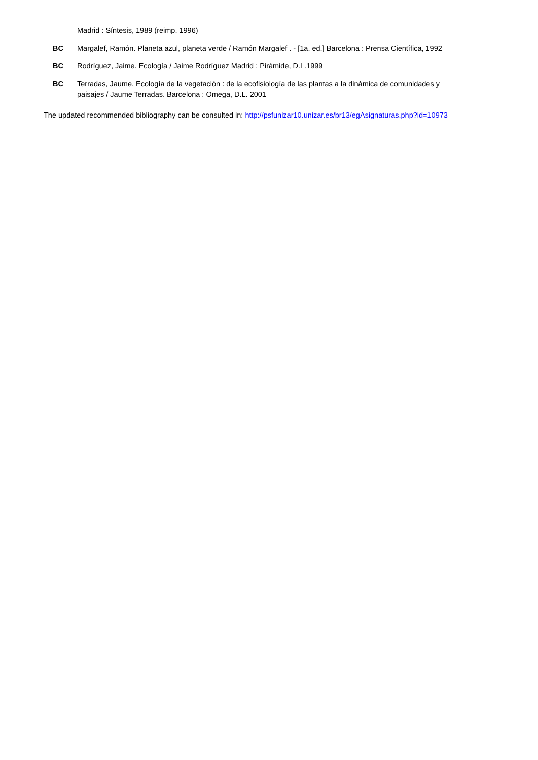Madrid : Síntesis, 1989 (reimp. 1996)
BC Margalef, Ramón. Planeta azul, planeta verde / Ramón Margalef . - [1a. ed.] Barcelona : Prensa Científica, 1992
BC Rodríguez, Jaime. Ecología / Jaime Rodríguez Madrid : Pirámide, D.L.1999
BC Terradas, Jaume. Ecología de la vegetación : de la ecofisiología de las plantas a la dinámica de comunidades y paisajes / Jaume Terradas. Barcelona : Omega, D.L. 2001
The updated recommended bibliography can be consulted in: http://psfunizar10.unizar.es/br13/egAsignaturas.php?id=10973